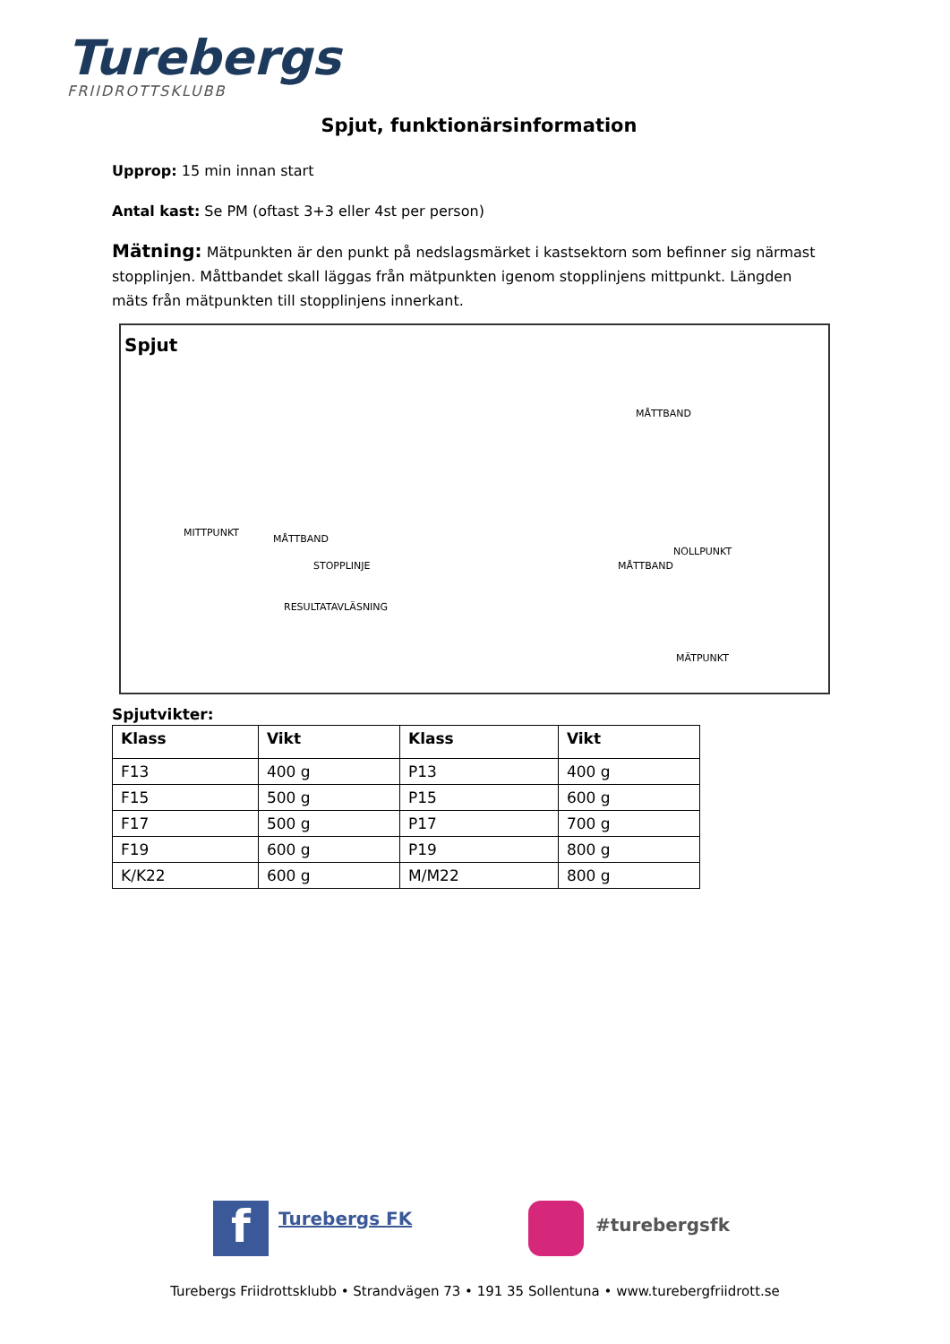Turebergs
FRIIDROTTSKLUBB
Spjut, funktionärsinformation
Upprop: 15 min innan start
Antal kast: Se PM (oftast 3+3 eller 4st per person)
Mätning: Mätpunkten är den punkt på nedslagsmärket i kastsektorn som befinner sig närmast stopplinjen. Måttbandet skall läggas från mätpunkten igenom stopplinjens mittpunkt. Längden mäts från mätpunkten till stopplinjens innerkant.
Spjut
MÅTTBAND
MITTPUNKT
MÅTTBAND
STOPPLINJE
RESULTATAVLÄSNING
NOLLPUNKT
MÅTTBAND
MÄTPUNKT
Spjutvikter:
| Klass | Vikt | Klass | Vikt |
| --- | --- | --- | --- |
| F13 | 400 g | P13 | 400 g |
| F15 | 500 g | P15 | 600 g |
| F17 | 500 g | P17 | 700 g |
| F19 | 600 g | P19 | 800 g |
| K/K22 | 600 g | M/M22 | 800 g |
f Turebergs FK #turebergsfk
Turebergs Friidrottsklubb • Strandvägen 73 • 191 35 Sollentuna • www.turebergfriidrott.se